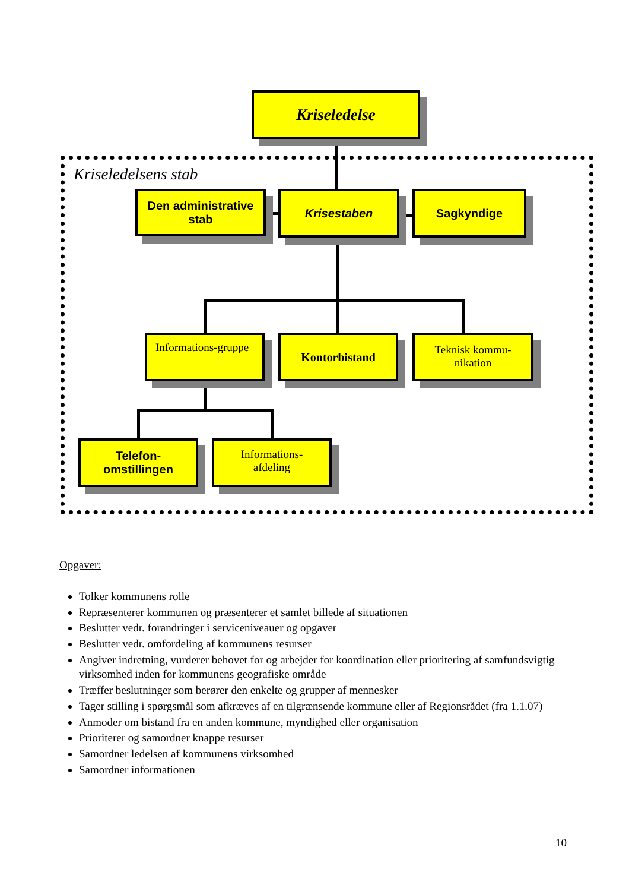Kriseledelse
Kriseledelsens stab
Den administrative stab
Krisestaben Sagkyndige
Informations-gruppe
Kontorbistand
Teknisk kommu-nikation
Telefon-omstillingen
Informations-afdeling
Opgaver:
Tolker kommunens rolle
Repræsenterer kommunen og præsenterer et samlet billede af situationen
Beslutter vedr. forandringer i serviceniveauer og opgaver
Beslutter vedr. omfordeling af kommunens resurser
Angiver indretning, vurderer behovet for og arbejder for koordination eller prioritering af samfundsvigtig virksomhed inden for kommunens geografiske område
Træffer beslutninger som berører den enkelte og grupper af mennesker
Tager stilling i spørgsmål som afkræves af en tilgrænsende kommune eller af Regionsrådet (fra 1.1.07)
Anmoder om bistand fra en anden kommune, myndighed eller organisation
Prioriterer og samordner knappe resurser
Samordner ledelsen af kommunens virksomhed
Samordner informationen
10